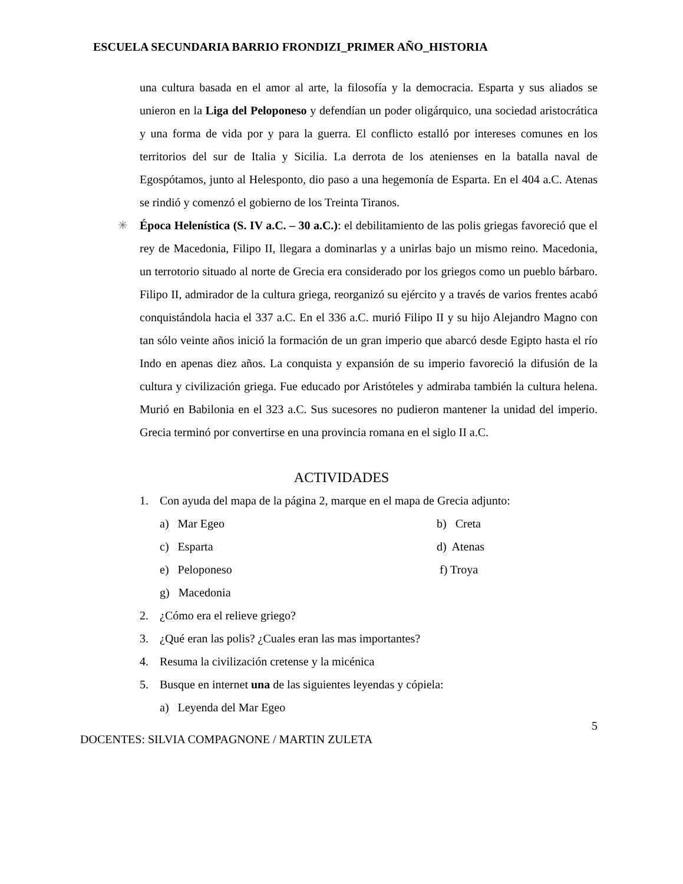ESCUELA SECUNDARIA BARRIO FRONDIZI_PRIMER AÑO_HISTORIA
una cultura basada en el amor al arte, la filosofía y la democracia. Esparta y sus aliados se unieron en la Liga del Peloponeso y defendían un poder oligárquico, una sociedad aristocrática y una forma de vida por y para la guerra. El conflicto estalló por intereses comunes en los territorios del sur de Italia y Sicilia. La derrota de los atenienses en la batalla naval de Egospótamos, junto al Helesponto, dio paso a una hegemonía de Esparta. En el 404 a.C. Atenas se rindió y comenzó el gobierno de los Treinta Tiranos.
✳ Época Helenística (S. IV a.C. – 30 a.C.): el debilitamiento de las polis griegas favoreció que el rey de Macedonia, Filipo II, llegara a dominarlas y a unirlas bajo un mismo reino. Macedonia, un terrotorio situado al norte de Grecia era considerado por los griegos como un pueblo bárbaro. Filipo II, admirador de la cultura griega, reorganizó su ejército y a través de varios frentes acabó conquistándola hacia el 337 a.C. En el 336 a.C. murió Filipo II y su hijo Alejandro Magno con tan sólo veinte años inició la formación de un gran imperio que abarcó desde Egipto hasta el río Indo en apenas diez años. La conquista y expansión de su imperio favoreció la difusión de la cultura y civilización griega. Fue educado por Aristóteles y admiraba también la cultura helena. Murió en Babilonia en el 323 a.C. Sus sucesores no pudieron mantener la unidad del imperio. Grecia terminó por convertirse en una provincia romana en el siglo II a.C.
ACTIVIDADES
1. Con ayuda del mapa de la página 2, marque en el mapa de Grecia adjunto:
a) Mar Egeo b) Creta c) Esparta d) Atenas e) Peloponeso f) Troya g) Macedonia
2. ¿Cómo era el relieve griego?
3. ¿Qué eran las polis? ¿Cuales eran las mas importantes?
4. Resuma la civilización cretense y la micénica
5. Busque en internet una de las siguientes leyendas y cópiela:
a) Leyenda del Mar Egeo
5
DOCENTES: SILVIA COMPAGNONE / MARTIN ZULETA